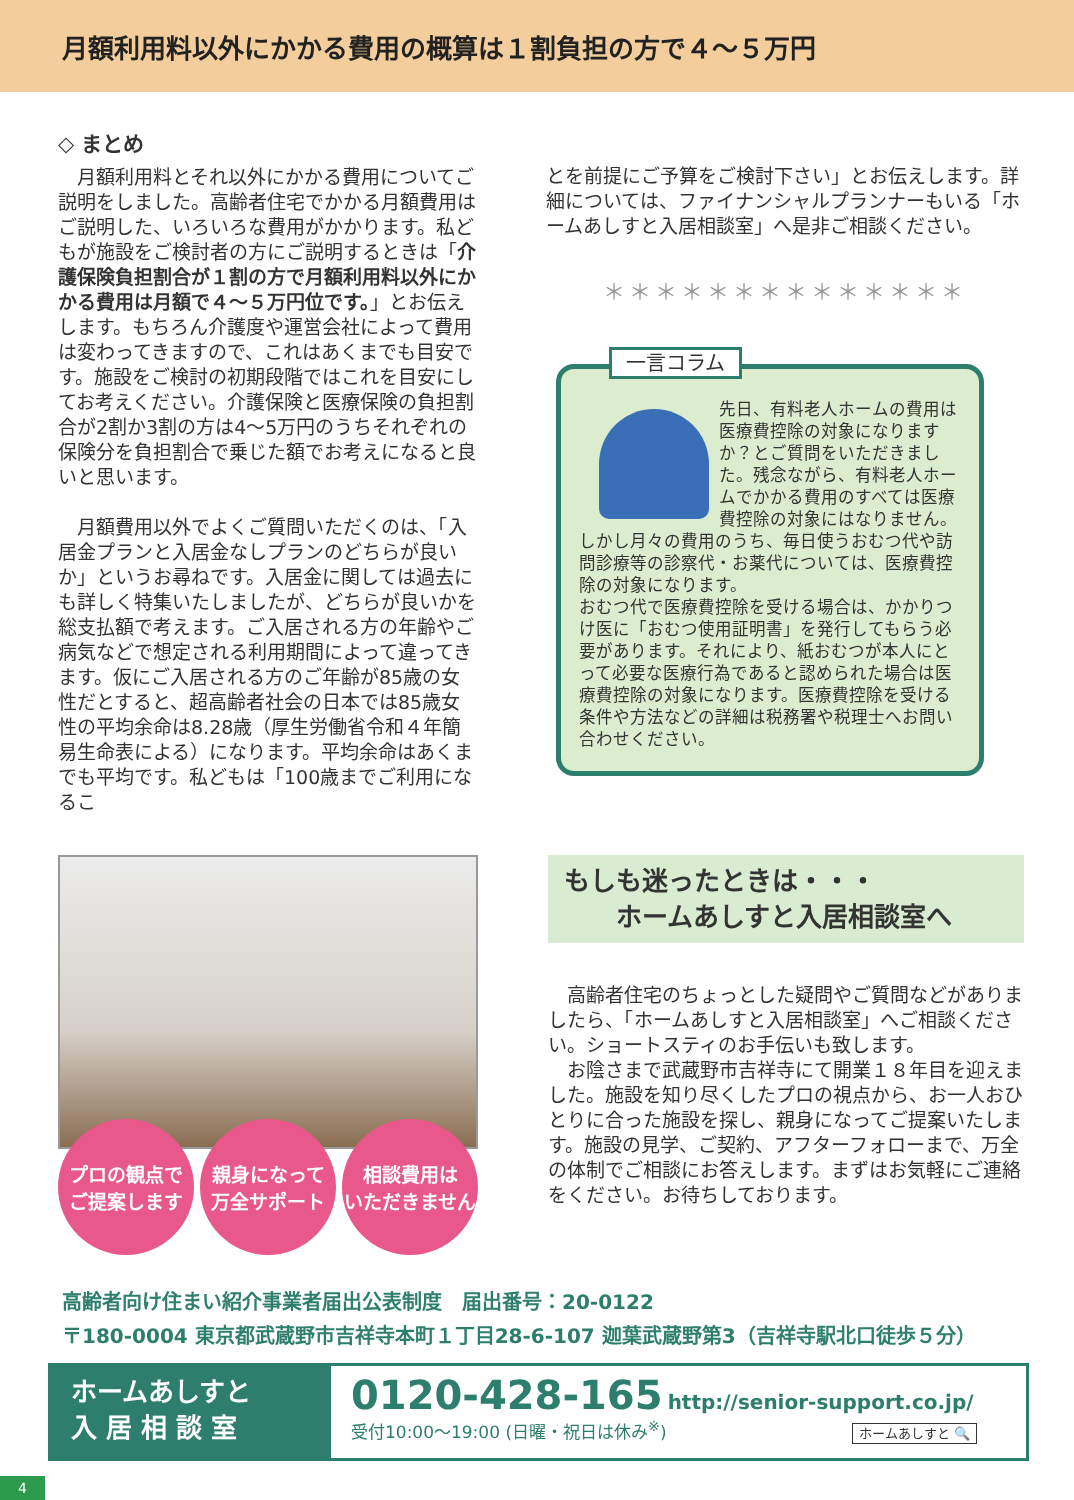月額利用料以外にかかる費用の概算は１割負担の方で４～５万円
◇ まとめ
月額利用料とそれ以外にかかる費用についてご説明をしました。高齢者住宅でかかる月額費用はご説明した、いろいろな費用がかかります。私どもが施設をご検討者の方にご説明するときは「介護保険負担割合が１割の方で月額利用料以外にかかる費用は月額で４～５万円位です。」とお伝えします。もちろん介護度や運営会社によって費用は変わってきますので、これはあくまでも目安です。施設をご検討の初期段階ではこれを目安にしてお考えください。介護保険と医療保険の負担割合が2割か3割の方は4～5万円のうちそれぞれの保険分を負担割合で乗じた額でお考えになると良いと思います。
月額費用以外でよくご質問いただくのは、「入居金プランと入居金なしプランのどちらが良いか」というお尋ねです。入居金に関しては過去にも詳しく特集いたしましたが、どちらが良いかを総支払額で考えます。ご入居される方の年齢やご病気などで想定される利用期間によって違ってきます。仮にご入居される方のご年齢が85歳の女性だとすると、超高齢者社会の日本では85歳女性の平均余命は8.28歳（厚生労働省令和４年簡易生命表による）になります。平均余命はあくまでも平均です。私どもは「100歳までご利用になるこ
とを前提にご予算をご検討下さい」とお伝えします。詳細については、ファイナンシャルプランナーもいる「ホームあしすと入居相談室」へ是非ご相談ください。
＊＊＊＊＊＊＊＊＊＊＊＊＊＊
一言コラム
先日、有料老人ホームの費用は医療費控除の対象になりますか？とご質問をいただきました。残念ながら、有料老人ホームでかかる費用のすべては医療費控除の対象にはなりません。しかし月々の費用のうち、毎日使うおむつ代や訪問診療等の診察代・お薬代については、医療費控除の対象になります。
おむつ代で医療費控除を受ける場合は、かかりつけ医に「おむつ使用証明書」を発行してもらう必要があります。それにより、紙おむつが本人にとって必要な医療行為であると認められた場合は医療費控除の対象になります。医療費控除を受ける条件や方法などの詳細は税務署や税理士へお問い合わせください。
プロの観点で
ご提案します
親身になって
万全サポート
相談費用は
いただきません
もしも迷ったときは・・・
　　ホームあしすと入居相談室へ
高齢者住宅のちょっとした疑問やご質問などがありましたら、「ホームあしすと入居相談室」へご相談ください。ショートスティのお手伝いも致します。
お陰さまで武蔵野市吉祥寺にて開業１８年目を迎えました。施設を知り尽くしたプロの視点から、お一人おひとりに合った施設を探し、親身になってご提案いたします。施設の見学、ご契約、アフターフォローまで、万全の体制でご相談にお答えします。まずはお気軽にご連絡をください。お待ちしております。
高齢者向け住まい紹介事業者届出公表制度　届出番号：20-0122
〒180-0004 東京都武蔵野市吉祥寺本町１丁目28-6-107 迦葉武蔵野第3（吉祥寺駅北口徒歩５分）
ホームあしすと
入 居 相 談 室
0120-428-165 http://senior-support.co.jp/
受付10:00～19:00 (日曜・祝日は休み<sup>※</sup>) ホームあしすと 🔍
4